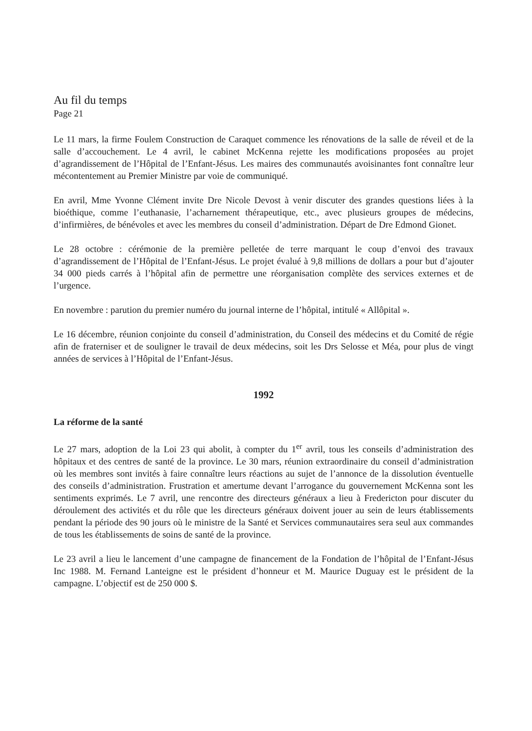Au fil du temps
Page 21
Le 11 mars, la firme Foulem Construction de Caraquet commence les rénovations de la salle de réveil et de la salle d’accouchement. Le 4 avril, le cabinet McKenna rejette les modifications proposées au projet d’agrandissement de l’Hôpital de l’Enfant-Jésus. Les maires des communautés avoisinantes font connaître leur mécontentement au Premier Ministre par voie de communiqué.
En avril, Mme Yvonne Clément invite Dre Nicole Devost à venir discuter des grandes questions liées à la bioéthique, comme l’euthanasie, l’acharnement thérapeutique, etc., avec plusieurs groupes de médecins, d’infirmières, de bénévoles et avec les membres du conseil d’administration. Départ de Dre Edmond Gionet.
Le 28 octobre : cérémonie de la première pelletée de terre marquant le coup d’envoi des travaux d’agrandissement de l’Hôpital de l’Enfant-Jésus. Le projet évalué à 9,8 millions de dollars a pour but d’ajouter 34 000 pieds carrés à l’hôpital afin de permettre une réorganisation complète des services externes et de l’urgence.
En novembre : parution du premier numéro du journal interne de l’hôpital, intitulé « Allôpital ».
Le 16 décembre, réunion conjointe du conseil d’administration, du Conseil des médecins et du Comité de régie afin de fraterniser et de souligner le travail de deux médecins, soit les Drs Selosse et Méa, pour plus de vingt années de services à l’Hôpital de l’Enfant-Jésus.
1992
La réforme de la santé
Le 27 mars, adoption de la Loi 23 qui abolit, à compter du 1<sup>er</sup> avril, tous les conseils d’administration des hôpitaux et des centres de santé de la province. Le 30 mars, réunion extraordinaire du conseil d’administration où les membres sont invités à faire connaître leurs réactions au sujet de l’annonce de la dissolution éventuelle des conseils d’administration. Frustration et amertume devant l’arrogance du gouvernement McKenna sont les sentiments exprimés. Le 7 avril, une rencontre des directeurs généraux a lieu à Fredericton pour discuter du déroulement des activités et du rôle que les directeurs généraux doivent jouer au sein de leurs établissements pendant la période des 90 jours où le ministre de la Santé et Services communautaires sera seul aux commandes de tous les établissements de soins de santé de la province.
Le 23 avril a lieu le lancement d’une campagne de financement de la Fondation de l’hôpital de l’Enfant-Jésus Inc 1988. M. Fernand Lanteigne est le président d’honneur et M. Maurice Duguay est le président de la campagne. L’objectif est de 250 000 $.